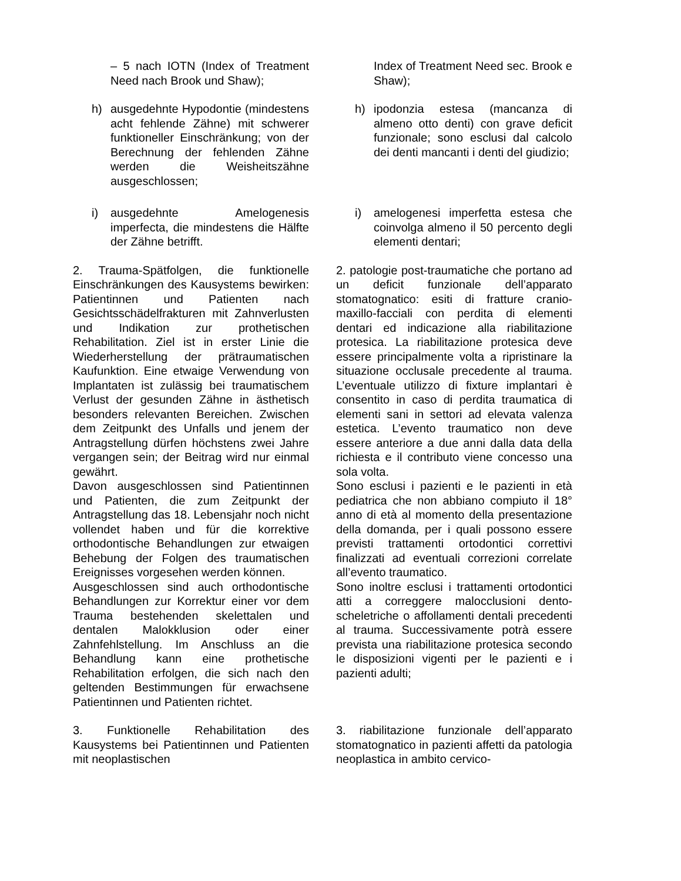– 5 nach IOTN (Index of Treatment Need nach Brook und Shaw);
Index of Treatment Need sec. Brook e Shaw);
h) ausgedehnte Hypodontie (mindestens acht fehlende Zähne) mit schwerer funktioneller Einschränkung; von der Berechnung der fehlenden Zähne werden die Weisheitszähne ausgeschlossen;
h) ipodonzia estesa (mancanza di almeno otto denti) con grave deficit funzionale; sono esclusi dal calcolo dei denti mancanti i denti del giudizio;
i) ausgedehnte Amelogenesis imperfecta, die mindestens die Hälfte der Zähne betrifft.
i) amelogenesi imperfetta estesa che coinvolga almeno il 50 percento degli elementi dentari;
2. Trauma-Spätfolgen, die funktionelle Einschränkungen des Kausystems bewirken: Patientinnen und Patienten nach Gesichtsschädelfrakturen mit Zahnverlusten und Indikation zur prothetischen Rehabilitation. Ziel ist in erster Linie die Wiederherstellung der prätraumatischen Kaufunktion. Eine etwaige Verwendung von Implantaten ist zulässig bei traumatischem Verlust der gesunden Zähne in ästhetisch besonders relevanten Bereichen. Zwischen dem Zeitpunkt des Unfalls und jenem der Antragstellung dürfen höchstens zwei Jahre vergangen sein; der Beitrag wird nur einmal gewährt.
Davon ausgeschlossen sind Patientinnen und Patienten, die zum Zeitpunkt der Antragstellung das 18. Lebensjahr noch nicht vollendet haben und für die korrektive orthodontische Behandlungen zur etwaigen Behebung der Folgen des traumatischen Ereignisses vorgesehen werden können.
Ausgeschlossen sind auch orthodontische Behandlungen zur Korrektur einer vor dem Trauma bestehenden skelettalen und dentalen Malokklusion oder einer Zahnfehlstellung. Im Anschluss an die Behandlung kann eine prothetische Rehabilitation erfolgen, die sich nach den geltenden Bestimmungen für erwachsene Patientinnen und Patienten richtet.
2. patologie post-traumatiche che portano ad un deficit funzionale dell’apparato stomatognatico: esiti di fratture cranio-maxillo-facciali con perdita di elementi dentari ed indicazione alla riabilitazione protesica. La riabilitazione protesica deve essere principalmente volta a ripristinare la situazione occlusale precedente al trauma. L’eventuale utilizzo di fixture implantari è consentito in caso di perdita traumatica di elementi sani in settori ad elevata valenza estetica. L’evento traumatico non deve essere anteriore a due anni dalla data della richiesta e il contributo viene concesso una sola volta.
Sono esclusi i pazienti e le pazienti in età pediatrica che non abbiano compiuto il 18° anno di età al momento della presentazione della domanda, per i quali possono essere previsti trattamenti ortodontici correttivi finalizzati ad eventuali correzioni correlate all’evento traumatico.
Sono inoltre esclusi i trattamenti ortodontici atti a correggere malocclusioni dento-scheletriche o affollamenti dentali precedenti al trauma. Successivamente potrà essere prevista una riabilitazione protesica secondo le disposizioni vigenti per le pazienti e i pazienti adulti;
3. Funktionelle Rehabilitation des Kausystems bei Patientinnen und Patienten mit neoplastischen
3. riabilitazione funzionale dell’apparato stomatognatico in pazienti affetti da patologia neoplastica in ambito cervico-